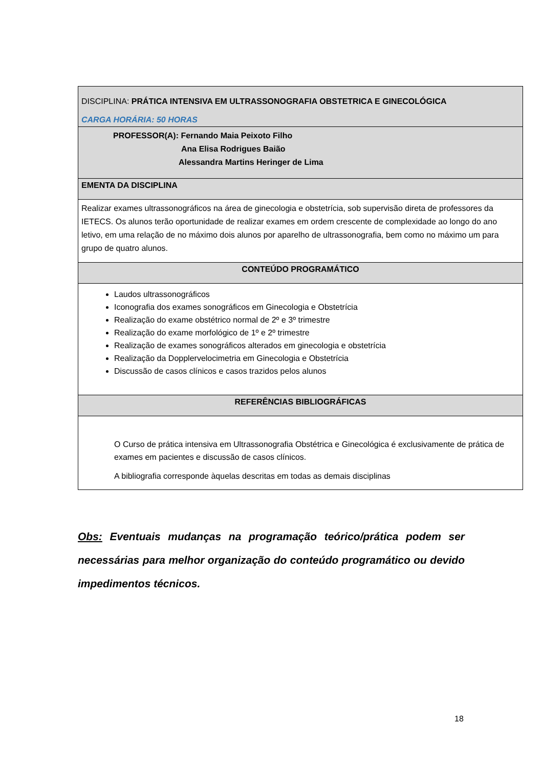| DISCIPLINA: PRÁTICA INTENSIVA EM ULTRASSONOGRAFIA OBSTETRICA E GINECOLÓGICA CARGA HORÁRIA: 50 HORAS |
| PROFESSOR(A): Fernando Maia Peixoto Filho Ana Elisa Rodrigues Baião Alessandra Martins Heringer de Lima |
| EMENTA DA DISCIPLINA |
| Realizar exames ultrassonográficos na área de ginecologia e obstetrícia, sob supervisão direta de professores da IETECS. Os alunos terão oportunidade de realizar exames em ordem crescente de complexidade ao longo do ano letivo, em uma relação de no máximo dois alunos por aparelho de ultrassonografia, bem como no máximo um para grupo de quatro alunos. |
| CONTEÚDO PROGRAMÁTICO |
| Laudos ultrassonográficos Iconografia dos exames sonográficos em Ginecologia e Obstetrícia Realização do exame obstétrico normal de 2º e 3º trimestre Realização do exame morfológico de 1º e 2º trimestre Realização de exames sonográficos alterados em ginecologia e obstetrícia Realização da Dopplervelocimetria em Ginecologia e Obstetrícia Discussão de casos clínicos e casos trazidos pelos alunos |
| REFERÊNCIAS BIBLIOGRÁFICAS |
| O Curso de prática intensiva em Ultrassonografia Obstétrica e Ginecológica é exclusivamente de prática de exames em pacientes e discussão de casos clínicos. A bibliografia corresponde àquelas descritas em todas as demais disciplinas |
Obs: Eventuais mudanças na programação teórico/prática podem ser necessárias para melhor organização do conteúdo programático ou devido impedimentos técnicos.
18